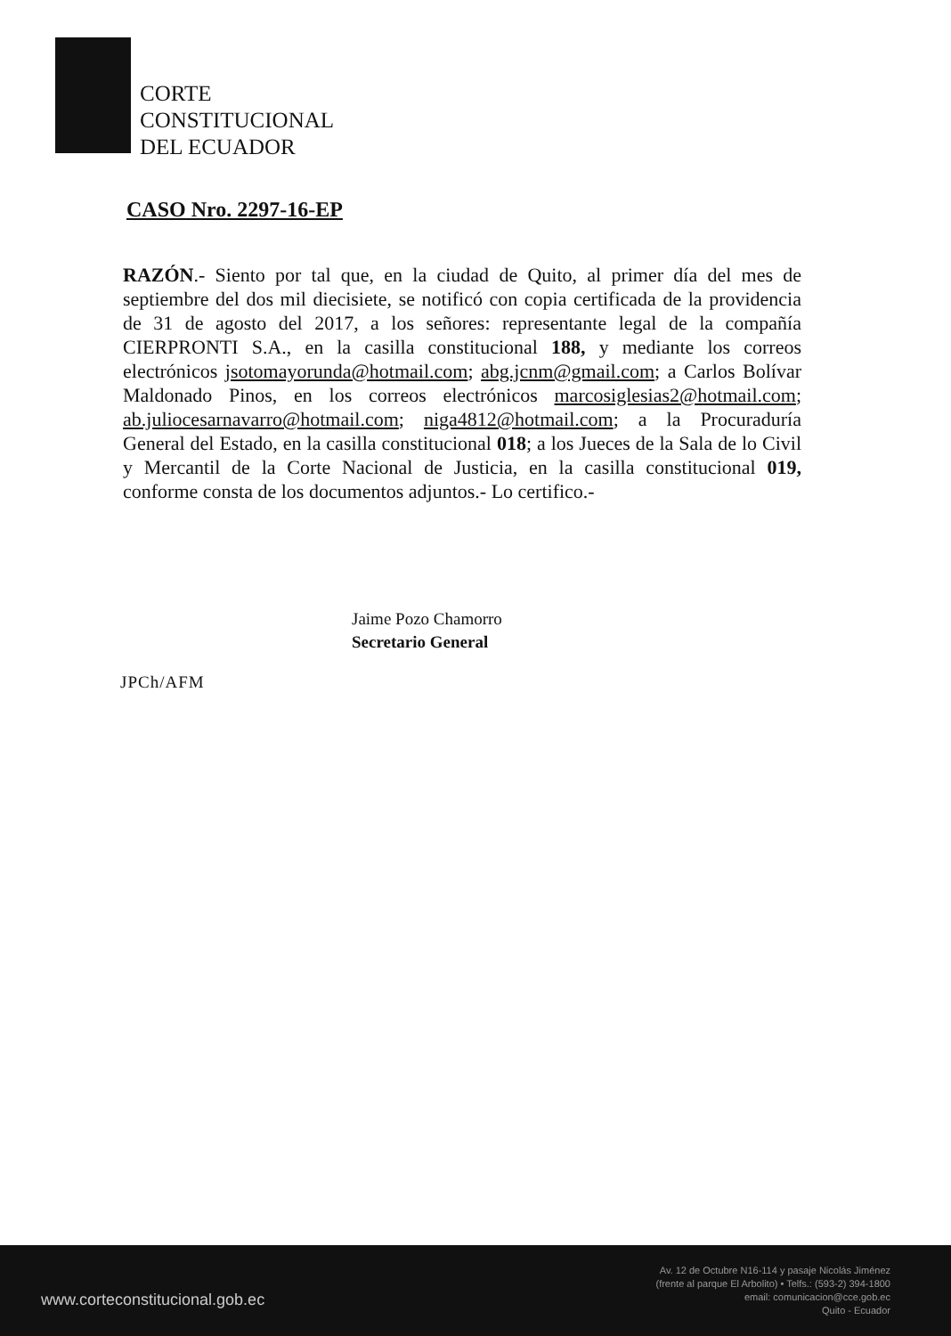CORTE
CONSTITUCIONAL
DEL ECUADOR
CASO Nro. 2297-16-EP
RAZÓN.- Siento por tal que, en la ciudad de Quito, al primer día del mes de septiembre del dos mil diecisiete, se notificó con copia certificada de la providencia de 31 de agosto del 2017, a los señores: representante legal de la compañía CIERPRONTI S.A., en la casilla constitucional 188, y mediante los correos electrónicos jsotomayorunda@hotmail.com; abg.jcnm@gmail.com; a Carlos Bolívar Maldonado Pinos, en los correos electrónicos marcosiglesias2@hotmail.com; ab.juliocesarnavarro@hotmail.com; niga4812@hotmail.com; a la Procuraduría General del Estado, en la casilla constitucional 018; a los Jueces de la Sala de lo Civil y Mercantil de la Corte Nacional de Justicia, en la casilla constitucional 019, conforme consta de los documentos adjuntos.- Lo certifico.-
Jaime Pozo Chamorro
Secretario General
JPCh/AFM
www.corteconstitucional.gob.ec
Av. 12 de Octubre N16-114 y pasaje Nicolás Jiménez
(frente al parque El Arbolito) • Telfs.: (593-2) 394-1800
email: comunicacion@cce.gob.ec
Quito - Ecuador